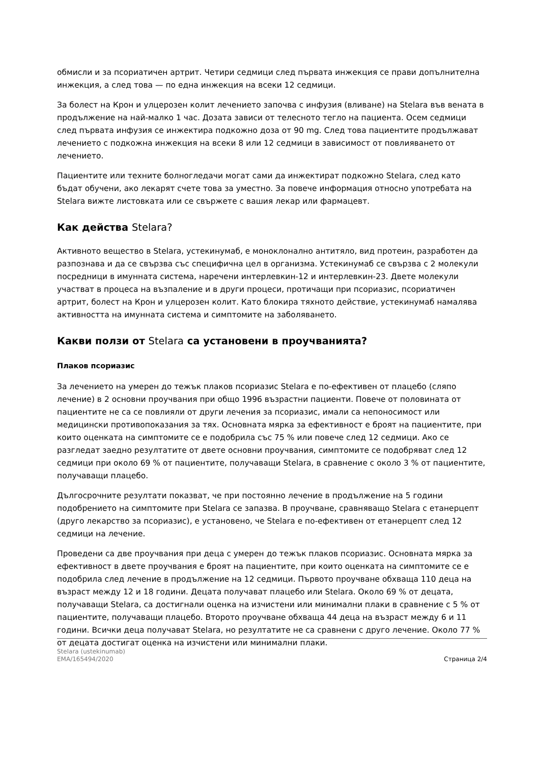обмисли и за псориатичен артрит. Четири седмици след първата инжекция се прави допълнителна инжекция, а след това — по една инжекция на всеки 12 седмици.
За болест на Крон и улцерозен колит лечението започва с инфузия (вливане) на Stelara във вената в продължение на най-малко 1 час. Дозата зависи от телесното тегло на пациента. Осем седмици след първата инфузия се инжектира подкожно доза от 90 mg. След това пациентите продължават лечението с подкожна инжекция на всеки 8 или 12 седмици в зависимост от повлияването от лечението.
Пациентите или техните болногледачи могат сами да инжектират подкожно Stelara, след като бъдат обучени, ако лекарят счете това за уместно. За повече информация относно употребата на Stelara вижте листовката или се свържете с вашия лекар или фармацевт.
Как действа Stelara?
Активното вещество в Stelara, устекинумаб, е моноклонално антитяло, вид протеин, разработен да разпознава и да се свързва със специфична цел в организма. Устекинумаб се свързва с 2 молекули посредници в имунната система, наречени интерлевкин-12 и интерлевкин-23. Двете молекули участват в процеса на възпаление и в други процеси, протичащи при псориазис, псориатичен артрит, болест на Крон и улцерозен колит. Като блокира тяхното действие, устекинумаб намалява активността на имунната система и симптомите на заболяването.
Какви ползи от Stelara са установени в проучванията?
Плаков псориазис
За лечението на умерен до тежък плаков псориазис Stelara е по-ефективен от плацебо (сляпо лечение) в 2 основни проучвания при общо 1996 възрастни пациенти. Повече от половината от пациентите не са се повлияли от други лечения за псориазис, имали са непоносимост или медицински противопоказания за тях. Основната мярка за ефективност е броят на пациентите, при които оценката на симптомите се е подобрила със 75 % или повече след 12 седмици. Ако се разгледат заедно резултатите от двете основни проучвания, симптомите се подобряват след 12 седмици при около 69 % от пациентите, получаващи Stelara, в сравнение с около 3 % от пациентите, получаващи плацебо.
Дългосрочните резултати показват, че при постоянно лечение в продължение на 5 години подобрението на симптомите при Stelara се запазва. В проучване, сравняващо Stelara с етанерцепт (друго лекарство за псориазис), е установено, че Stelara е по-ефективен от етанерцепт след 12 седмици на лечение.
Проведени са две проучвания при деца с умерен до тежък плаков псориазис. Основната мярка за ефективност в двете проучвания е броят на пациентите, при които оценката на симптомите се е подобрила след лечение в продължение на 12 седмици. Първото проучване обхваща 110 деца на възраст между 12 и 18 години. Децата получават плацебо или Stelara. Около 69 % от децата, получаващи Stelara, са достигнали оценка на изчистени или минимални плаки в сравнение с 5 % от пациентите, получаващи плацебо. Второто проучване обхваща 44 деца на възраст между 6 и 11 години. Всички деца получават Stelara, но резултатите не са сравнени с друго лечение. Около 77 % от децата достигат оценка на изчистени или минимални плаки.
Stelara (ustekinumab)
EMA/165494/2020
Страница 2/4